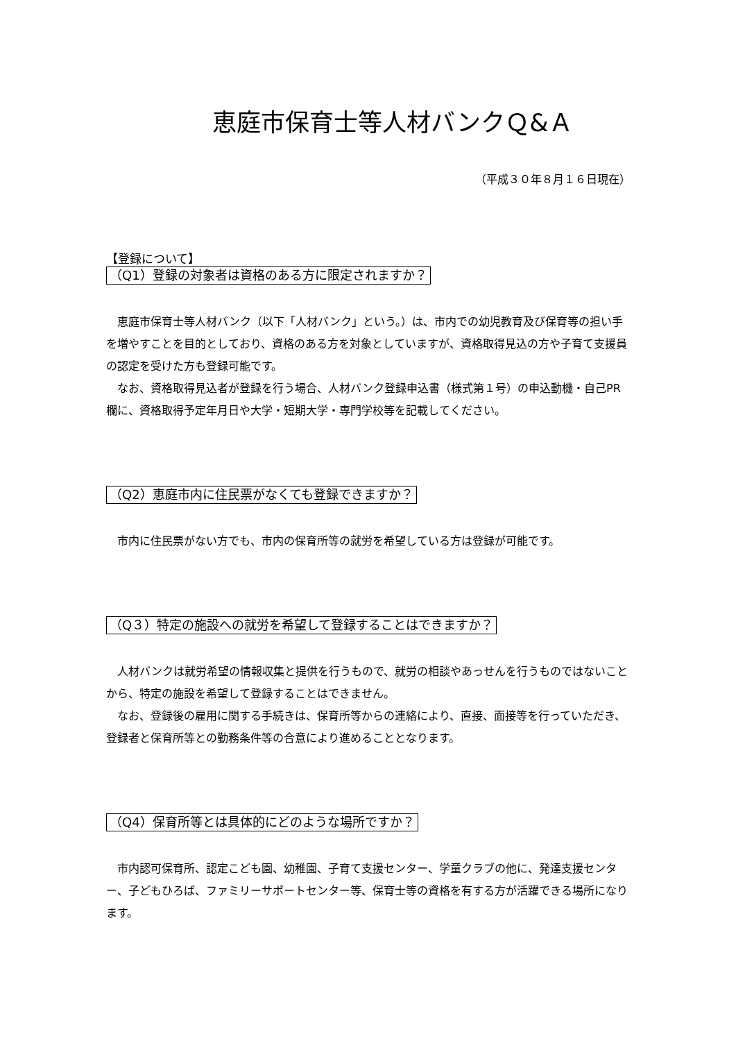恵庭市保育士等人材バンクＱ&Ａ
（平成３０年８月１６日現在）
【登録について】
（Q1）登録の対象者は資格のある方に限定されますか？
恵庭市保育士等人材バンク（以下「人材バンク」という。）は、市内での幼児教育及び保育等の担い手を増やすことを目的としており、資格のある方を対象としていますが、資格取得見込の方や子育て支援員の認定を受けた方も登録可能です。
なお、資格取得見込者が登録を行う場合、人材バンク登録申込書（様式第１号）の申込動機・自己PR欄に、資格取得予定年月日や大学・短期大学・専門学校等を記載してください。
（Q2）恵庭市内に住民票がなくても登録できますか？
市内に住民票がない方でも、市内の保育所等の就労を希望している方は登録が可能です。
（Q３）特定の施設への就労を希望して登録することはできますか？
人材バンクは就労希望の情報収集と提供を行うもので、就労の相談やあっせんを行うものではないことから、特定の施設を希望して登録することはできません。
なお、登録後の雇用に関する手続きは、保育所等からの連絡により、直接、面接等を行っていただき、登録者と保育所等との勤務条件等の合意により進めることとなります。
（Q4）保育所等とは具体的にどのような場所ですか？
市内認可保育所、認定こども園、幼稚園、子育て支援センター、学童クラブの他に、発達支援センター、子どもひろば、ファミリーサポートセンター等、保育士等の資格を有する方が活躍できる場所になります。